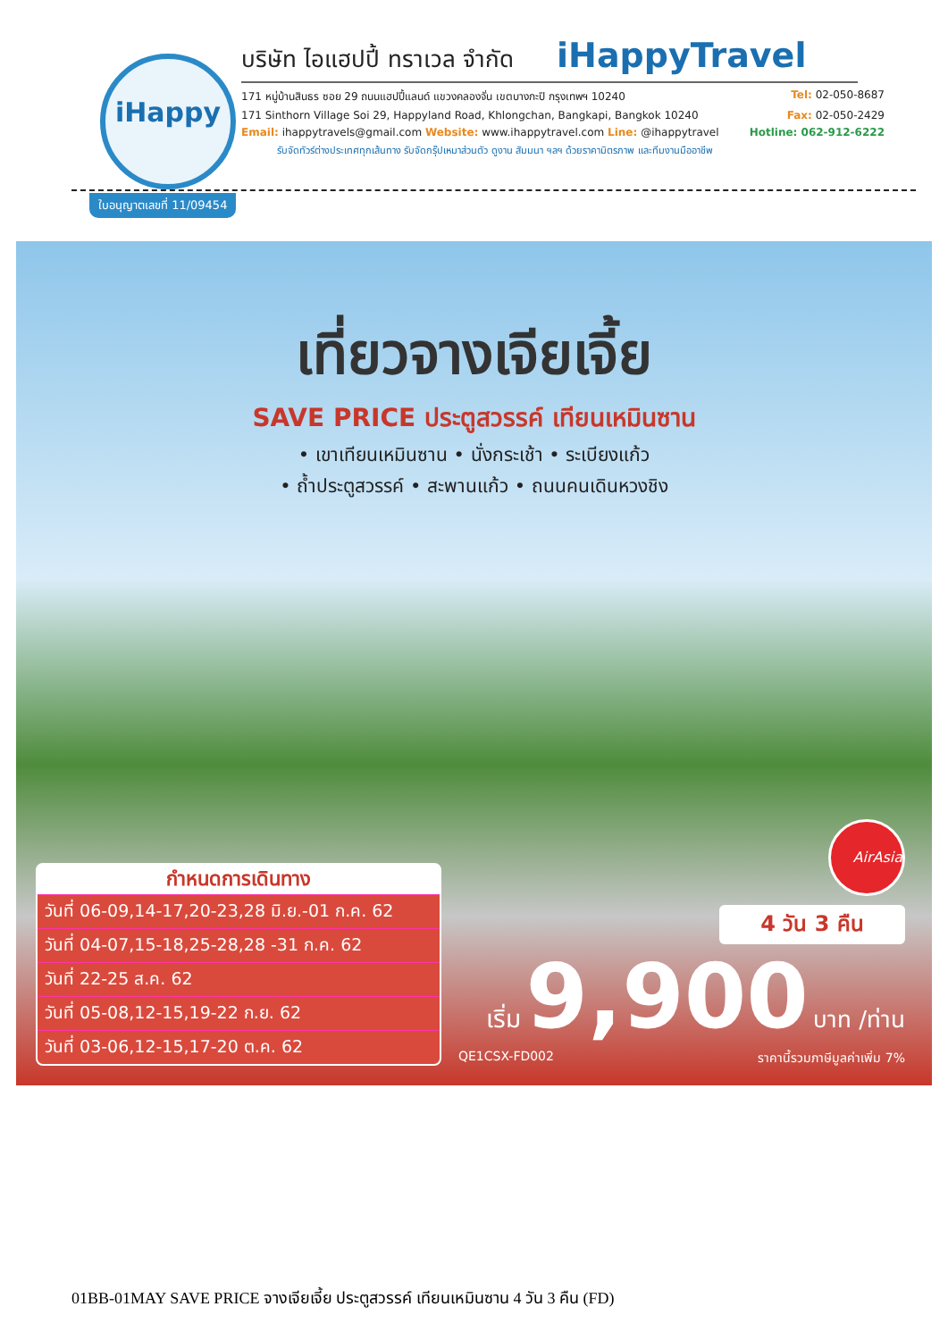iHappy
บริษัท ไอแฮปปี้ ทราเวล จำกัด iHappyTravel
171 หมู่บ้านสินธร ซอย 29 ถนนแฮปปี้แลนด์ แขวงคลองจั่น เขตบางกะปิ กรุงเทพฯ 10240 Tel: 02-050-8687
171 Sinthorn Village Soi 29, Happyland Road, Khlongchan, Bangkapi, Bangkok 10240 Fax: 02-050-2429
Email: ihappytravels@gmail.com Website: www.ihappytravel.com Line: @ihappytravel Hotline: 062-912-6222
รับจัดทัวร์ต่างประเทศทุกเส้นทาง รับจัดกรุ๊ปเหมาส่วนตัว ดูงาน สัมมนา ฯลฯ ด้วยราคามิตรภาพ และทีมงานมืออาชีพ
ใบอนุญาตเลขที่ 11/09454
เที่ยวจางเจียเจี้ย
SAVE PRICE ประตูสวรรค์ เทียนเหมินซาน
• เขาเทียนเหมินซาน • นั่งกระเช้า • ระเบียงแก้ว
• ถ้ำประตูสวรรค์ • สะพานแก้ว • ถนนคนเดินหวงชิง
กำหนดการเดินทาง
วันที่ 06-09,14-17,20-23,28 มิ.ย.-01 ก.ค. 62
วันที่ 04-07,15-18,25-28,28 -31 ก.ค. 62
วันที่ 22-25 ส.ค. 62
วันที่ 05-08,12-15,19-22 ก.ย. 62
วันที่ 03-06,12-15,17-20 ต.ค. 62
AirAsia
4 วัน 3 คืน
เริ่ม 9,900 บาท /ท่าน
QE1CSX-FD002 ราคานี้รวมภาษีมูลค่าเพิ่ม 7%
01BB-01MAY SAVE PRICE จางเจียเจี้ย ประตูสวรรค์ เทียนเหมินซาน 4 วัน 3 คืน (FD)